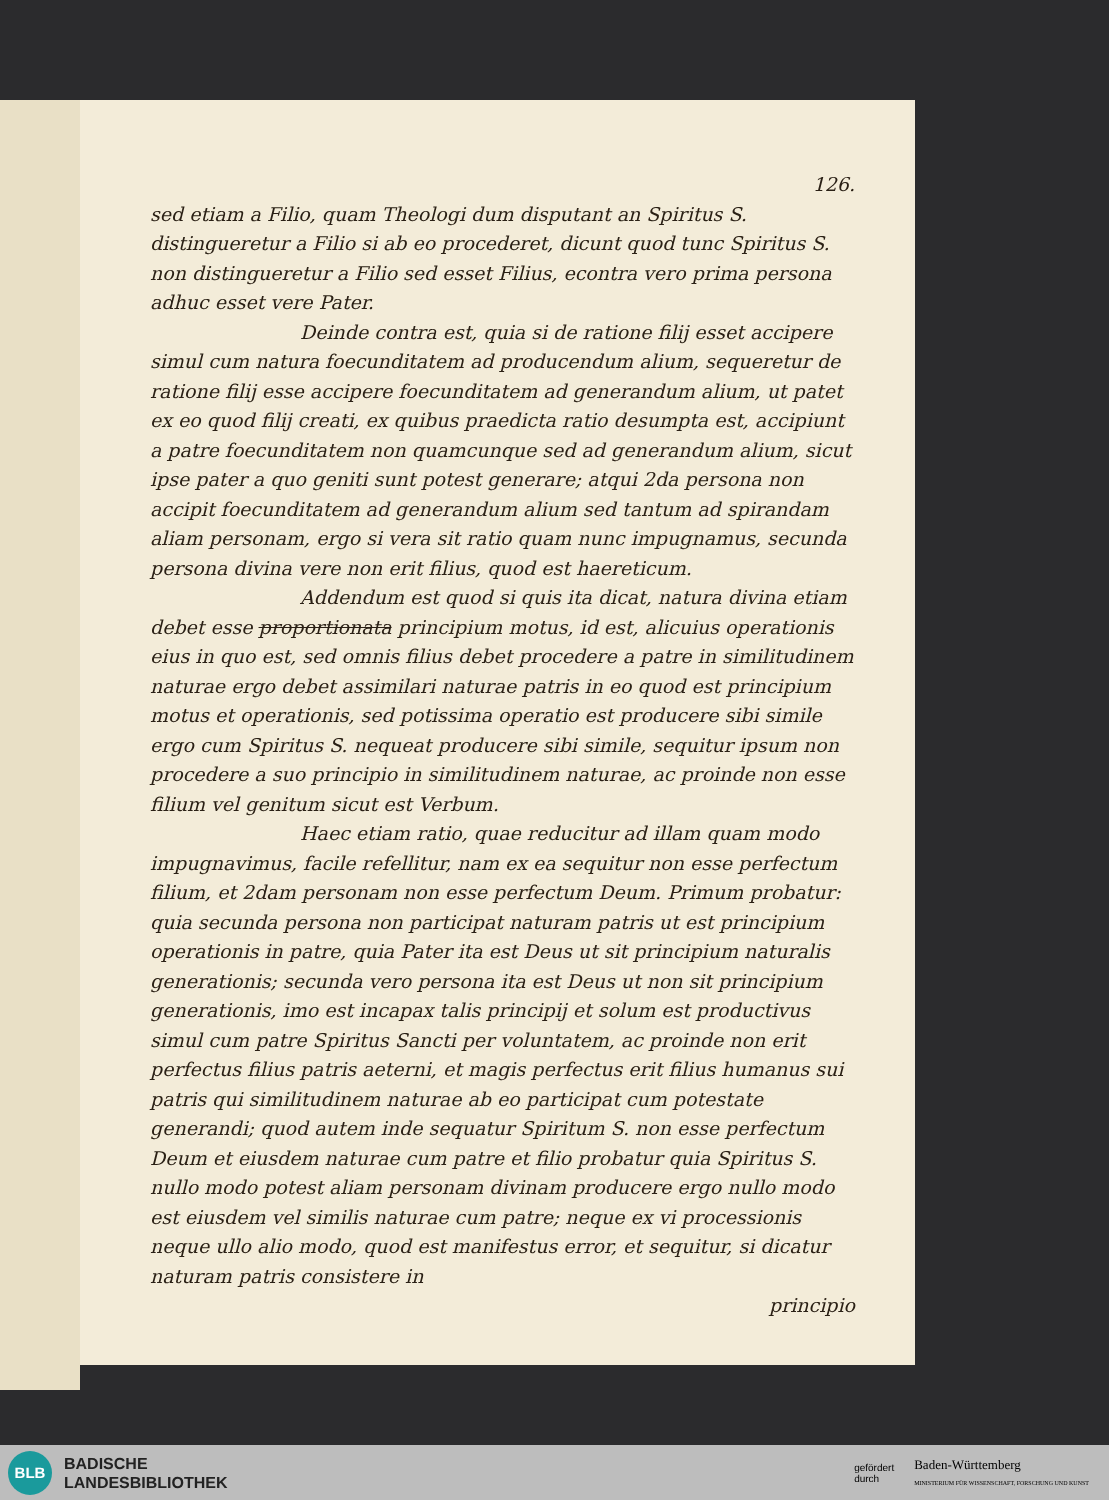126.
sed etiam a Filio, quam Theologi dum disputant an Spiritus S. distingueretur a Filio si ab eo procederet, dicunt quod tunc Spiritus S. non distingueretur a Filio sed esset Filius, econtra vero prima persona adhuc esset vere Pater.
Deinde contra est, quia si de ratione filij esset accipere simul cum natura foecunditatem ad producendum alium, sequeretur de ratione filij esse accipere foecunditatem ad generandum alium, ut patet ex eo quod filij creati, ex quibus praedicta ratio desumpta est, accipiunt a patre foecunditatem non quamcunque sed ad generandum alium, sicut ipse pater a quo geniti sunt potest generare; atqui 2da persona non accipit foecunditatem ad generandum alium sed tantum ad spirandam aliam personam, ergo si vera sit ratio quam nunc impugnamus, secunda persona divina vere non erit filius, quod est haereticum.
Addendum est quod si quis ita dicat, natura divina etiam debet esse proportionata principium motus, id est, alicuius operationis eius in quo est, sed omnis filius debet procedere a patre in similitudinem naturae ergo debet assimilari naturae patris in eo quod est principium motus et operationis, sed potissima operatio est producere sibi simile ergo cum Spiritus S. nequeat producere sibi simile, sequitur ipsum non procedere a suo principio in similitudinem naturae, ac proinde non esse filium vel genitum sicut est Verbum.
Haec etiam ratio, quae reducitur ad illam quam modo impugnavimus, facile refellitur, nam ex ea sequitur non esse perfectum filium, et 2dam personam non esse perfectum Deum. Primum probatur: quia secunda persona non participat naturam patris ut est principium operationis in patre, quia Pater ita est Deus ut sit principium naturalis generationis; secunda vero persona ita est Deus ut non sit principium generationis, imo est incapax talis principij et solum est productivus simul cum patre Spiritus Sancti per voluntatem, ac proinde non erit perfectus filius patris aeterni, et magis perfectus erit filius humanus sui patris qui similitudinem naturae ab eo participat cum potestate generandi; quod autem inde sequatur Spiritum S. non esse perfectum Deum et eiusdem naturae cum patre et filio probatur quia Spiritus S. nullo modo potest aliam personam divinam producere ergo nullo modo est eiusdem vel similis naturae cum patre; neque ex vi processionis neque ullo alio modo, quod est manifestus error, et sequitur, si dicatur naturam patris consistere in
principio
BLB
BADISCHE
LANDESBIBLIOTHEK
gefördert
durch Baden-Württemberg
MINISTERIUM FÜR WISSENSCHAFT, FORSCHUNG UND KUNST